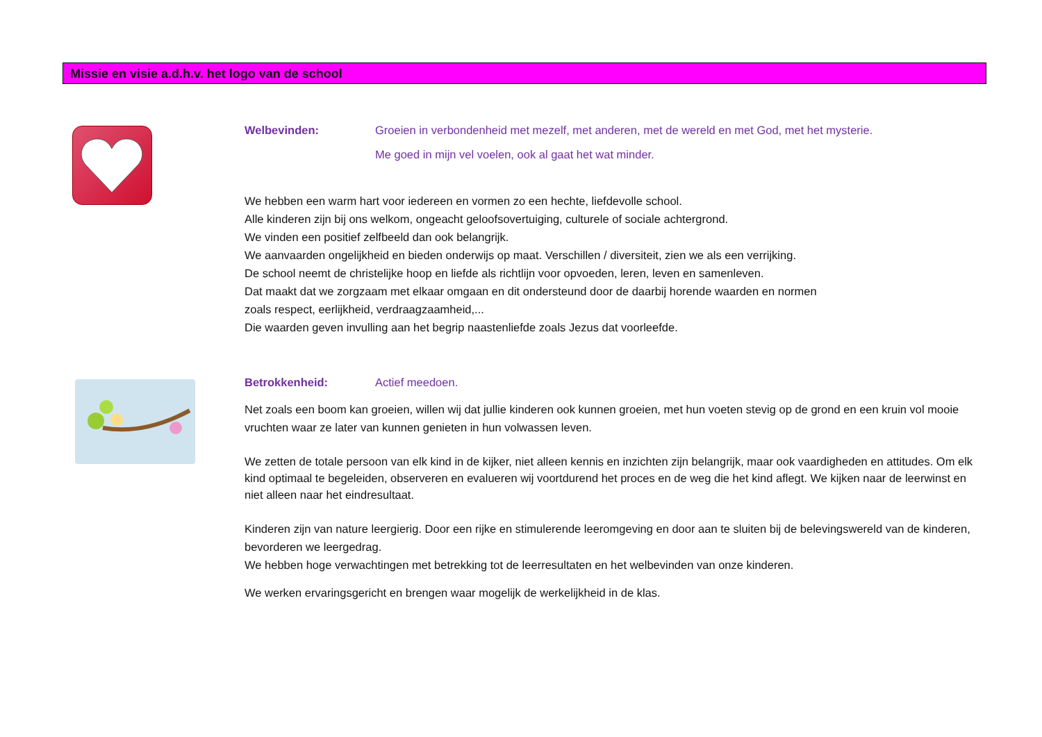Missie en visie a.d.h.v. het logo van de school
Welbevinden: Groeien in verbondenheid met mezelf, met anderen, met de wereld en met God, met het mysterie.
Me goed in mijn vel voelen, ook al gaat het wat minder.
We hebben een warm hart voor iedereen en vormen zo een hechte, liefdevolle school.
Alle kinderen zijn bij ons welkom, ongeacht geloofsovertuiging, culturele of sociale achtergrond.
We vinden een positief zelfbeeld dan ook belangrijk.
We aanvaarden ongelijkheid en bieden onderwijs op maat. Verschillen / diversiteit, zien we als een verrijking.
De school neemt de christelijke hoop en liefde als richtlijn voor opvoeden, leren, leven en samenleven.
Dat maakt dat we zorgzaam met elkaar omgaan en dit ondersteund door de daarbij horende waarden en normen
zoals respect, eerlijkheid, verdraagzaamheid,...
Die waarden geven invulling aan het begrip naastenliefde zoals Jezus dat voorleefde.
Betrokkenheid: Actief meedoen.
Net zoals een boom kan groeien, willen wij dat jullie kinderen ook kunnen groeien, met hun voeten stevig op de grond en een kruin vol mooie vruchten waar ze later van kunnen genieten in hun volwassen leven.
We zetten de totale persoon van elk kind in de kijker, niet alleen kennis en inzichten zijn belangrijk, maar ook vaardigheden en attitudes. Om elk kind optimaal te begeleiden, observeren en evalueren wij voortdurend het proces en de weg die het kind aflegt. We kijken naar de leerwinst en niet alleen naar het eindresultaat.
Kinderen zijn van nature leergierig. Door een rijke en stimulerende leeromgeving en door aan te sluiten bij de belevingswereld van de kinderen, bevorderen we leergedrag.
We hebben hoge verwachtingen met betrekking tot de leerresultaten en het welbevinden van onze kinderen.
We werken ervaringsgericht en brengen waar mogelijk de werkelijkheid in de klas.